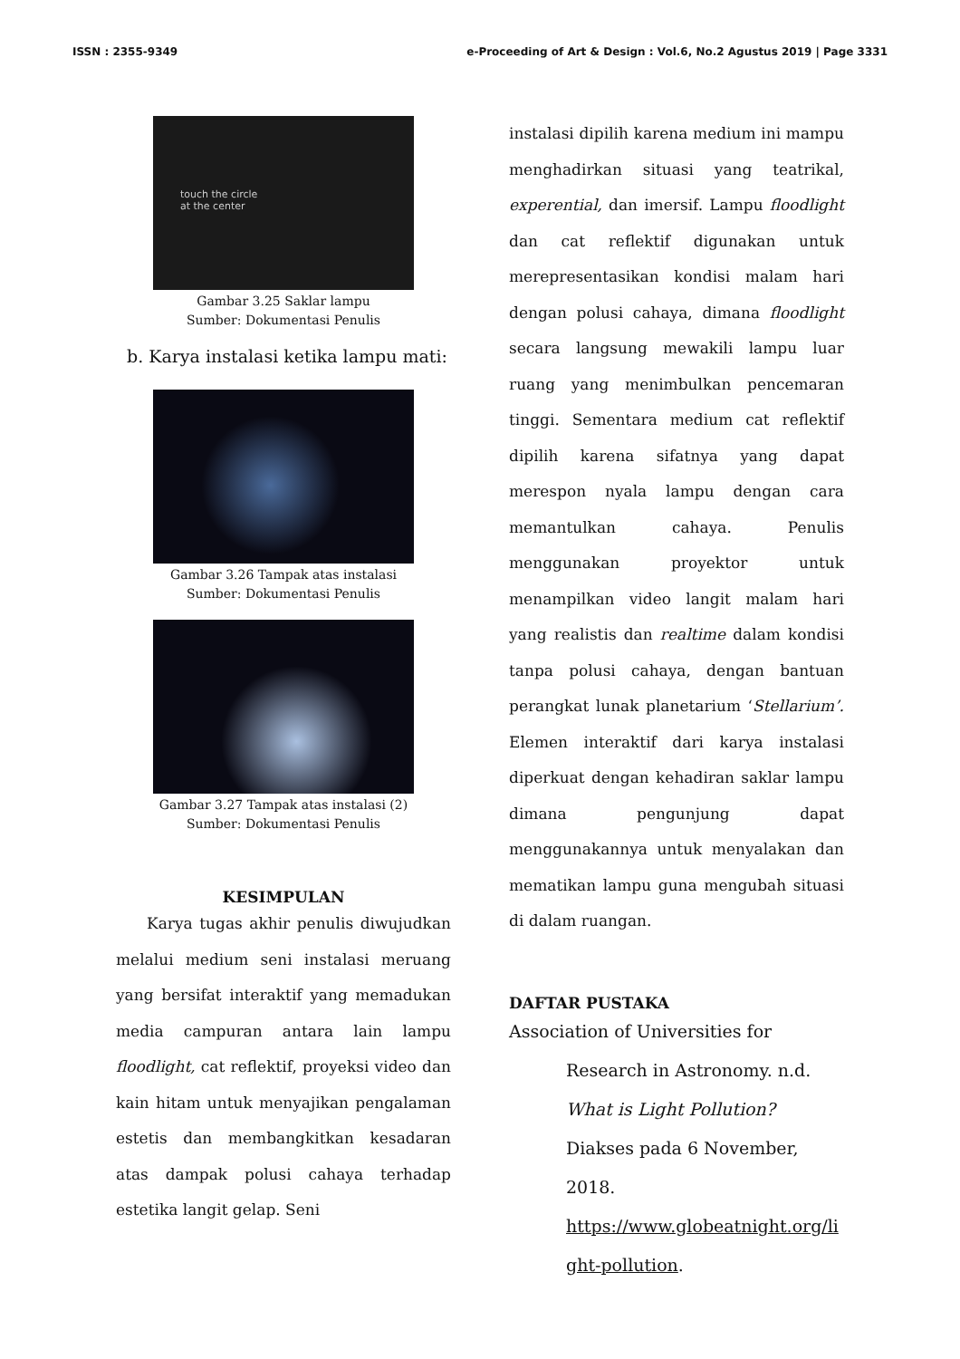ISSN : 2355-9349 e-Proceeding of Art & Design : Vol.6, No.2 Agustus 2019 | Page 3331
touch the circle
at the center
Gambar 3.25 Saklar lampu
Sumber: Dokumentasi Penulis
b. Karya instalasi ketika lampu mati:
Gambar 3.26 Tampak atas instalasi
Sumber: Dokumentasi Penulis
Gambar 3.27 Tampak atas instalasi (2)
Sumber: Dokumentasi Penulis
KESIMPULAN
  Karya tugas akhir penulis diwujudkan melalui medium seni instalasi meruang yang bersifat interaktif yang memadukan media campuran antara lain lampu floodlight, cat reflektif, proyeksi video dan kain hitam untuk menyajikan pengalaman estetis dan membangkitkan kesadaran atas dampak polusi cahaya terhadap estetika langit gelap. Seni
instalasi dipilih karena medium ini mampu menghadirkan situasi yang teatrikal, experential, dan imersif. Lampu floodlight dan cat reflektif digunakan untuk merepresentasikan kondisi malam hari dengan polusi cahaya, dimana floodlight secara langsung mewakili lampu luar ruang yang menimbulkan pencemaran tinggi. Sementara medium cat reflektif dipilih karena sifatnya yang dapat merespon nyala lampu dengan cara memantulkan cahaya. Penulis menggunakan proyektor untuk menampilkan video langit malam hari yang realistis dan realtime dalam kondisi tanpa polusi cahaya, dengan bantuan perangkat lunak planetarium ‘Stellarium’. Elemen interaktif dari karya instalasi diperkuat dengan kehadiran saklar lampu dimana pengunjung dapat menggunakannya untuk menyalakan dan mematikan lampu guna mengubah situasi di dalam ruangan.
DAFTAR PUSTAKA
Association of Universities for
Research in Astronomy. n.d. What is Light Pollution? Diakses pada 6 November, 2018. https://www.globeatnight.org/li ght-pollution.